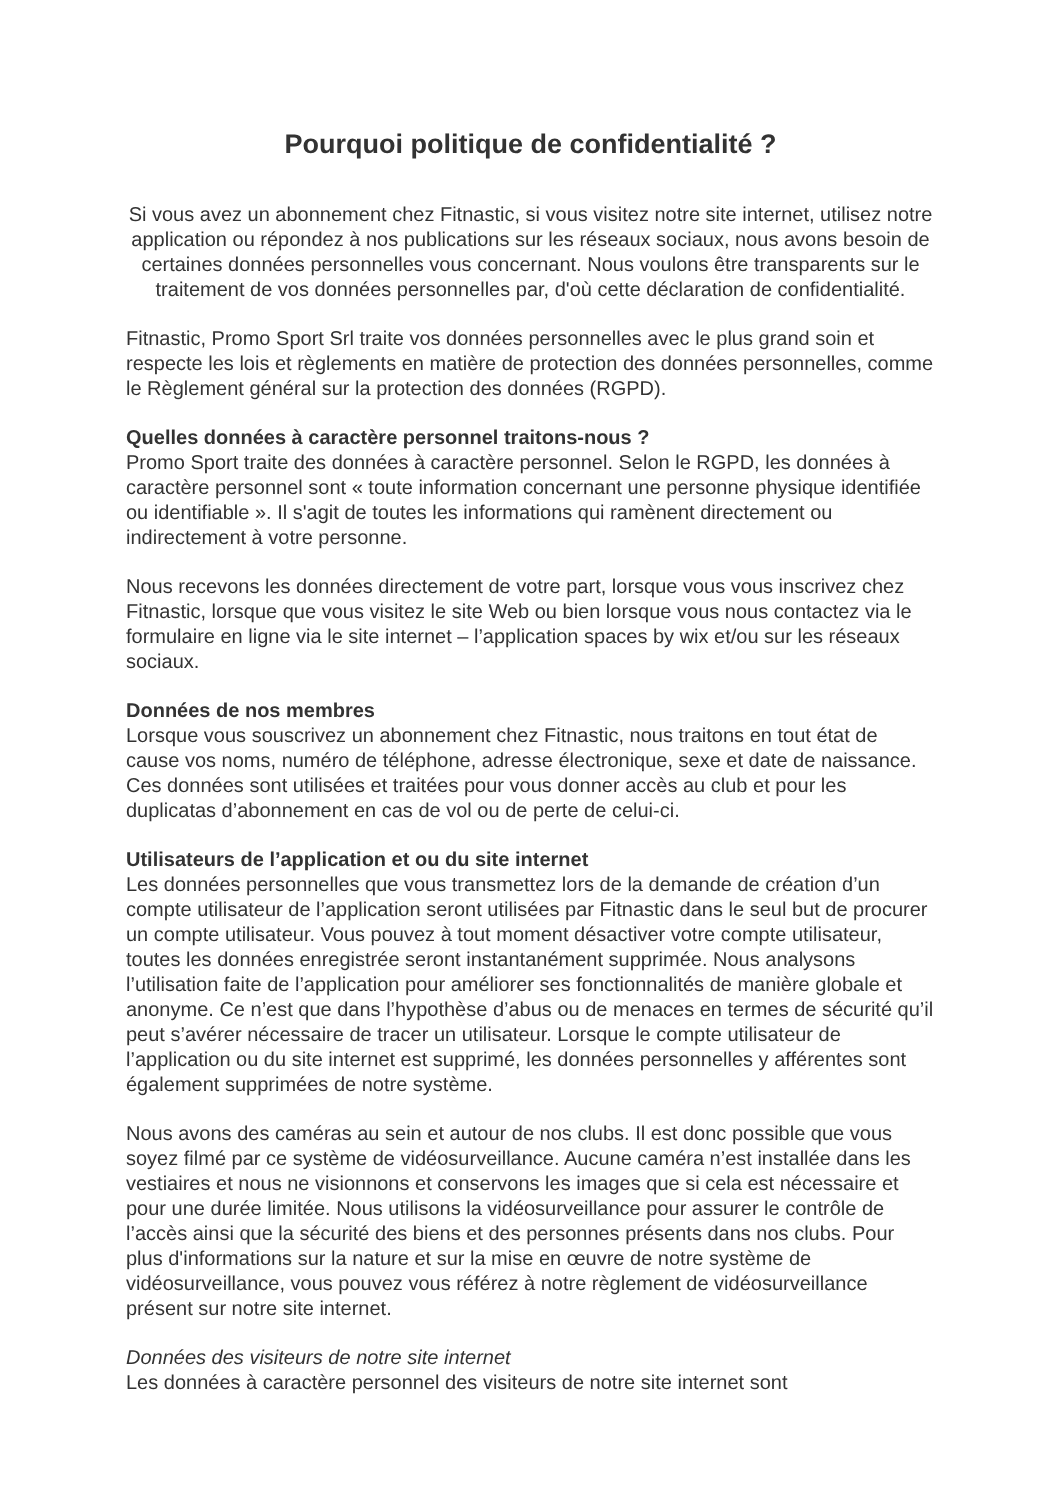Pourquoi politique de confidentialité ?
Si vous avez un abonnement chez Fitnastic, si vous visitez notre site internet, utilisez notre application ou répondez à nos publications sur les réseaux sociaux, nous avons besoin de certaines données personnelles vous concernant. Nous voulons être transparents sur le traitement de vos données personnelles par, d'où cette déclaration de confidentialité.
Fitnastic, Promo Sport Srl traite vos données personnelles avec le plus grand soin et respecte les lois et règlements en matière de protection des données personnelles, comme le Règlement général sur la protection des données (RGPD).
Quelles données à caractère personnel traitons-nous ?
Promo Sport traite des données à caractère personnel. Selon le RGPD, les données à caractère personnel sont « toute information concernant une personne physique identifiée ou identifiable ». Il s'agit de toutes les informations qui ramènent directement ou indirectement à votre personne.
Nous recevons les données directement de votre part, lorsque vous vous inscrivez chez Fitnastic, lorsque que vous visitez le site Web ou bien lorsque vous nous contactez via le formulaire en ligne via le site internet – l’application spaces by wix et/ou sur les réseaux sociaux.
Données de nos membres
Lorsque vous souscrivez un abonnement chez Fitnastic, nous traitons en tout état de cause vos noms, numéro de téléphone, adresse électronique, sexe et date de naissance. Ces données sont utilisées et traitées pour vous donner accès au club et pour les duplicatas d’abonnement en cas de vol ou de perte de celui-ci.
Utilisateurs de l’application et ou du site internet
Les données personnelles que vous transmettez lors de la demande de création d’un compte utilisateur de l’application seront utilisées par Fitnastic dans le seul but de procurer un compte utilisateur. Vous pouvez à tout moment désactiver votre compte utilisateur, toutes les données enregistrée seront instantanément supprimée. Nous analysons l’utilisation faite de l’application pour améliorer ses fonctionnalités de manière globale et anonyme. Ce n’est que dans l’hypothèse d’abus ou de menaces en termes de sécurité qu’il peut s’avérer nécessaire de tracer un utilisateur. Lorsque le compte utilisateur de l’application ou du site internet est supprimé, les données personnelles y afférentes sont également supprimées de notre système.
Nous avons des caméras au sein et autour de nos clubs. Il est donc possible que vous soyez filmé par ce système de vidéosurveillance. Aucune caméra n’est installée dans les vestiaires et nous ne visionnons et conservons les images que si cela est nécessaire et pour une durée limitée. Nous utilisons la vidéosurveillance pour assurer le contrôle de l’accès ainsi que la sécurité des biens et des personnes présents dans nos clubs. Pour plus d'informations sur la nature et sur la mise en œuvre de notre système de vidéosurveillance, vous pouvez vous référez à notre règlement de vidéosurveillance présent sur notre site internet.
Données des visiteurs de notre site internet
Les données à caractère personnel des visiteurs de notre site internet sont